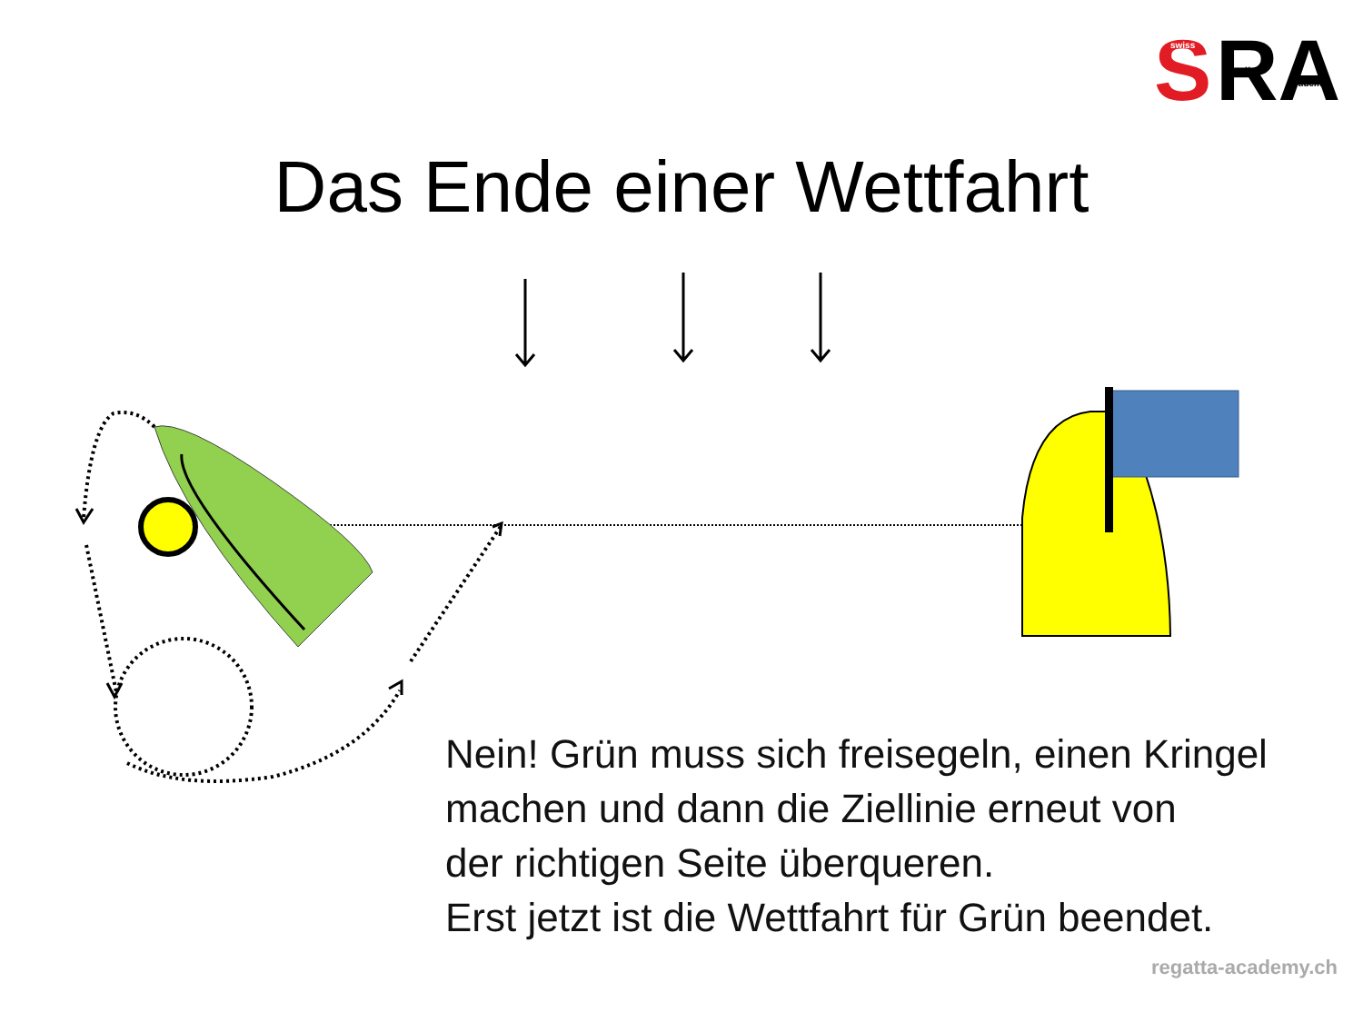S
RA
swiss
regatta
academy
Das Ende einer Wettfahrt
Nein! Grün muss sich freisegeln, einen Kringel
machen und dann die Ziellinie erneut von
der richtigen Seite überqueren.
Erst jetzt ist die Wettfahrt für Grün beendet.
regatta-academy.ch